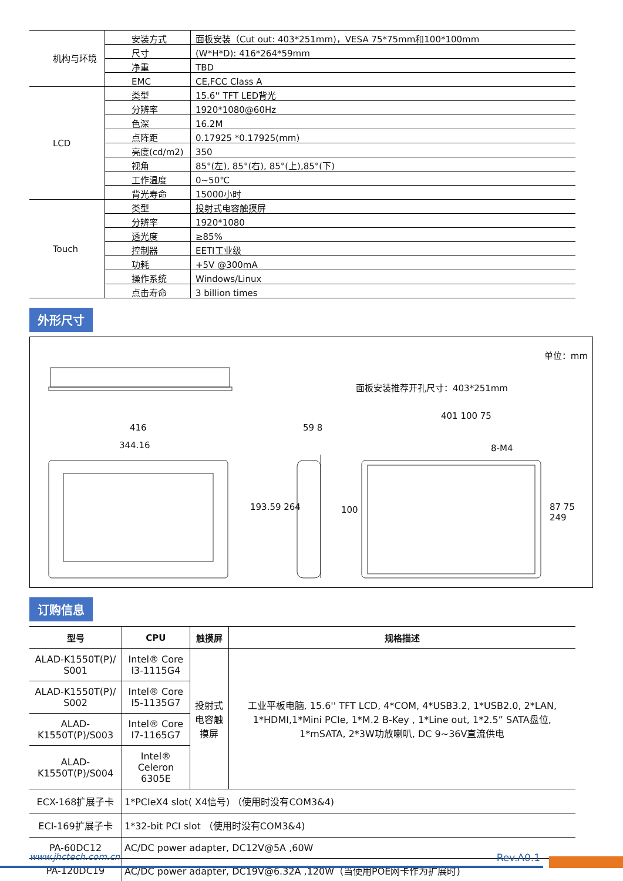| 机构与环境 | 安装方式 | 面板安装（Cut out: 403*251mm)，VESA 75*75mm和100*100mm |
| | 尺寸 | (W*H*D): 416*264*59mm |
| | 净重 | TBD |
| | EMC | CE,FCC Class A |
| LCD | 类型 | 15.6'' TFT LED背光 |
| | 分辨率 | 1920*1080@60Hz |
| | 色深 | 16.2M |
| | 点阵距 | 0.17925 *0.17925(mm) |
| | 亮度(cd/m2) | 350 |
| | 视角 | 85°(左), 85°(右), 85°(上),85°(下) |
| | 工作温度 | 0~50℃ |
| | 背光寿命 | 15000小时 |
| Touch | 类型 | 投射式电容触摸屏 |
| | 分辨率 | 1920*1080 |
| | 透光度 | ≥85% |
| | 控制器 | EETI工业级 |
| | 功耗 | +5V @300mA |
| | 操作系统 | Windows/Linux |
| | 点击寿命 | 3 billion times |
外形尺寸
单位：mm
面板安装推荐开孔尺寸：403*251mm
416
344.16
193.59 264
59 8
401 100 75
8-M4
87 75 249 100
订购信息
| 型号 | CPU | 触摸屏 | 规格描述 |
| --- | --- | --- | --- |
| ALAD-K1550T(P)/ S001 | Intel® Core I3-1115G4 | 投射式电容触摸屏 | 工业平板电脑, 15.6'' TFT LCD, 4*COM, 4*USB3.2, 1*USB2.0, 2*LAN, 1*HDMI,1*Mini PCIe, 1*M.2 B-Key , 1*Line out, 1*2.5” SATA盘位, 1*mSATA, 2*3W功放喇叭, DC 9~36V直流供电 |
| ALAD-K1550T(P)/ S002 | Intel® Core I5-1135G7 | | |
| ALAD-K1550T(P)/S003 | Intel® Core I7-1165G7 | | |
| ALAD-K1550T(P)/S004 | Intel® Celeron 6305E | | |
| ECX-168扩展子卡 | 1*PCIeX4 slot( X4信号) （使用时没有COM3&4) | | |
| ECI-169扩展子卡 | 1*32-bit PCI slot （使用时没有COM3&4) | | |
| PA-60DC12 | AC/DC power adapter, DC12V@5A ,60W | | |
| PA-120DC19 | AC/DC power adapter, DC19V@6.32A ,120W（当使用POE网卡作为扩展时) | | |
www.jhctech.com.cn Rev.A0.1